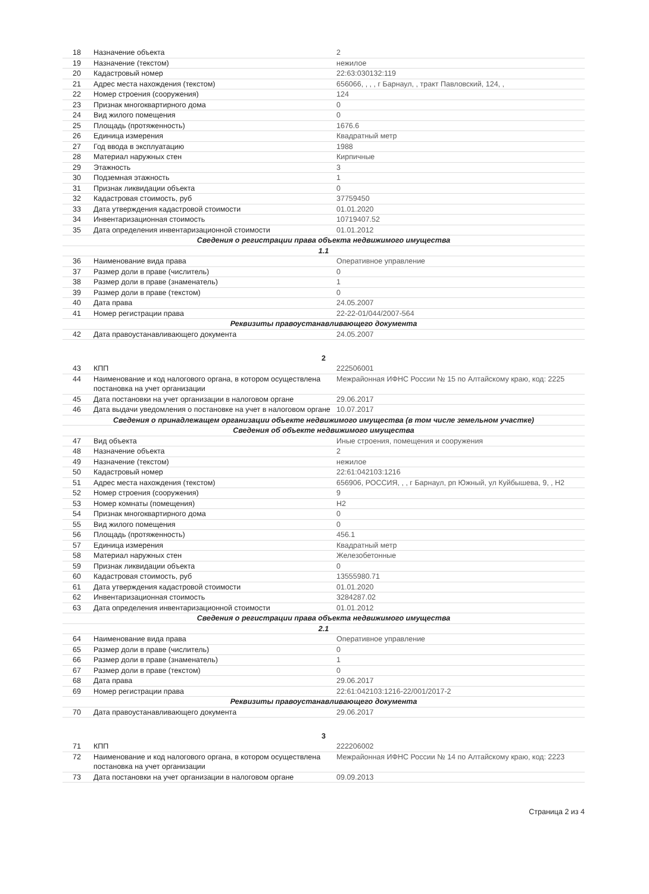| 18 | Назначение объекта | 2 |
| 19 | Назначение (текстом) | нежилое |
| 20 | Кадастровый номер | 22:63:030132:119 |
| 21 | Адрес места нахождения (текстом) | 656066, , , , г Барнаул, , тракт Павловский, 124, , |
| 22 | Номер строения (сооружения) | 124 |
| 23 | Признак многоквартирного дома | 0 |
| 24 | Вид жилого помещения | 0 |
| 25 | Площадь (протяженность) | 1676.6 |
| 26 | Единица измерения | Квадратный метр |
| 27 | Год ввода в эксплуатацию | 1988 |
| 28 | Материал наружных стен | Кирпичные |
| 29 | Этажность | 3 |
| 30 | Подземная этажность | 1 |
| 31 | Признак ликвидации объекта | 0 |
| 32 | Кадастровая стоимость, руб | 37759450 |
| 33 | Дата утверждения кадастровой стоимости | 01.01.2020 |
| 34 | Инвентаризационная стоимость | 10719407.52 |
| 35 | Дата определения инвентаризационной стоимости | 01.01.2012 |
| Сведения о регистрации права объекта недвижимого имущества | | |
| 1.1 | | |
| 36 | Наименование вида права | Оперативное управление |
| 37 | Размер доли в праве (числитель) | 0 |
| 38 | Размер доли в праве (знаменатель) | 1 |
| 39 | Размер доли в праве (текстом) | 0 |
| 40 | Дата права | 24.05.2007 |
| 41 | Номер регистрации права | 22-22-01/044/2007-564 |
| Реквизиты правоустанавливающего документа | | |
| 42 | Дата правоустанавливающего документа | 24.05.2007 |
2
| 43 | КПП | 222506001 |
| 44 | Наименование и код налогового органа, в котором осуществлена постановка на учет организации | Межрайонная ИФНС России № 15 по Алтайскому краю, код: 2225 |
| 45 | Дата постановки на учет организации в налоговом органе | 29.06.2017 |
| 46 | Дата выдачи уведомления о постановке на учет в налоговом органе | 10.07.2017 |
| Сведения о принадлежащем организации объекте недвижимого имущества (в том числе земельном участке) | | |
| Сведения об объекте недвижимого имущества | | |
| 47 | Вид объекта | Иные строения, помещения и сооружения |
| 48 | Назначение объекта | 2 |
| 49 | Назначение (текстом) | нежилое |
| 50 | Кадастровый номер | 22:61:042103:1216 |
| 51 | Адрес места нахождения (текстом) | 656906, РОССИЯ, , , г Барнаул, рп Южный, ул Куйбышева, 9, , Н2 |
| 52 | Номер строения (сооружения) | 9 |
| 53 | Номер комнаты (помещения) | Н2 |
| 54 | Признак многоквартирного дома | 0 |
| 55 | Вид жилого помещения | 0 |
| 56 | Площадь (протяженность) | 456.1 |
| 57 | Единица измерения | Квадратный метр |
| 58 | Материал наружных стен | Железобетонные |
| 59 | Признак ликвидации объекта | 0 |
| 60 | Кадастровая стоимость, руб | 13555980.71 |
| 61 | Дата утверждения кадастровой стоимости | 01.01.2020 |
| 62 | Инвентаризационная стоимость | 3284287.02 |
| 63 | Дата определения инвентаризационной стоимости | 01.01.2012 |
| Сведения о регистрации права объекта недвижимого имущества | | |
| 2.1 | | |
| 64 | Наименование вида права | Оперативное управление |
| 65 | Размер доли в праве (числитель) | 0 |
| 66 | Размер доли в праве (знаменатель) | 1 |
| 67 | Размер доли в праве (текстом) | 0 |
| 68 | Дата права | 29.06.2017 |
| 69 | Номер регистрации права | 22:61:042103:1216-22/001/2017-2 |
| Реквизиты правоустанавливающего документа | | |
| 70 | Дата правоустанавливающего документа | 29.06.2017 |
3
| 71 | КПП | 222206002 |
| 72 | Наименование и код налогового органа, в котором осуществлена постановка на учет организации | Межрайонная ИФНС России № 14 по Алтайскому краю, код: 2223 |
| 73 | Дата постановки на учет организации в налоговом органе | 09.09.2013 |
Страница 2 из 4